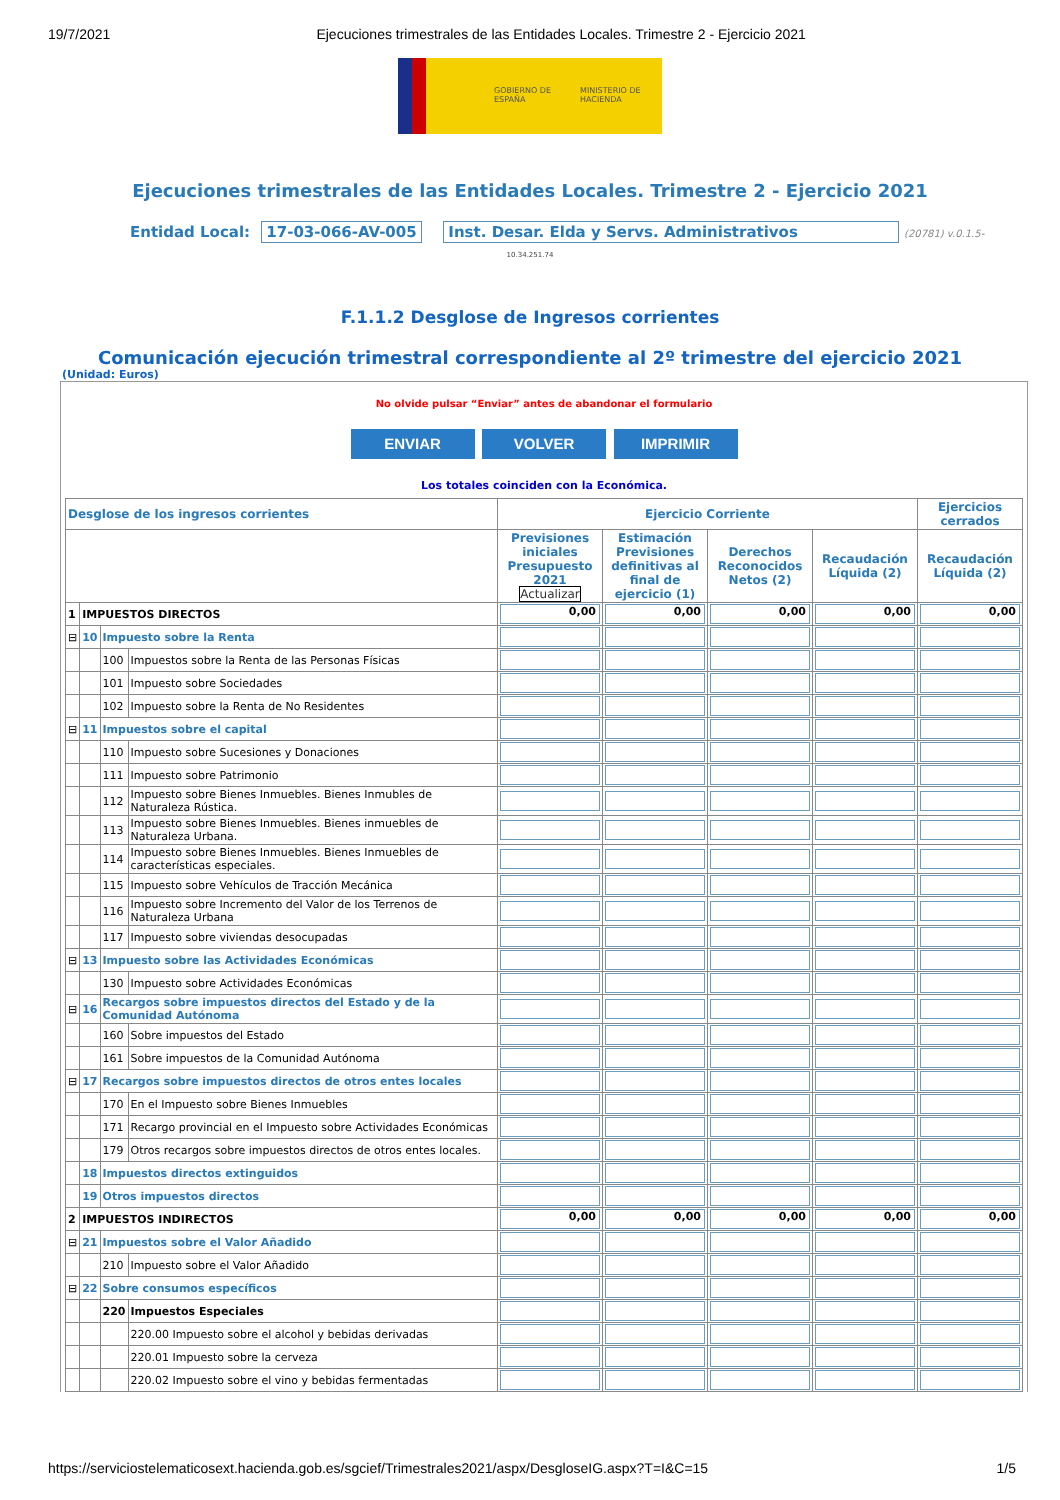19/7/2021 Ejecuciones trimestrales de las Entidades Locales. Trimestre 2 - Ejercicio 2021
GOBIERNO DE ESPAÑA
MINISTERIO DE HACIENDA
Ejecuciones trimestrales de las Entidades Locales. Trimestre 2 - Ejercicio 2021
Entidad Local: 17-03-066-AV-005 Inst. Desar. Elda y Servs. Administrativos (20781) v.0.1.5-
10.34.251.74
F.1.1.2 Desglose de Ingresos corrientes
Comunicación ejecución trimestral correspondiente al 2º trimestre del ejercicio 2021
(Unidad: Euros)
No olvide pulsar “Enviar” antes de abandonar el formulario
ENVIAR VOLVER IMPRIMIR
Los totales coinciden con la Económica.
| Desglose de los ingresos corrientes | | | | Ejercicio Corriente | | | | Ejercicios cerrados |
| --- | --- | --- | --- | --- | --- | --- | --- | --- |
| | | | | Previsiones iniciales Presupuesto 2021 Actualizar | Estimación Previsiones definitivas al final de ejercicio (1) | Derechos Reconocidos Netos (2) | Recaudación Líquida (2) | Recaudación Líquida (2) |
| 1 | IMPUESTOS DIRECTOS | | | 0,00 | 0,00 | 0,00 | 0,00 | 0,00 |
| ⊟ | 10 | Impuesto sobre la Renta | | | | | | |
| | | 100 | Impuestos sobre la Renta de las Personas Físicas | | | | | |
| | | 101 | Impuesto sobre Sociedades | | | | | |
| | | 102 | Impuesto sobre la Renta de No Residentes | | | | | |
| ⊟ | 11 | Impuestos sobre el capital | | | | | | |
| | | 110 | Impuesto sobre Sucesiones y Donaciones | | | | | |
| | | 111 | Impuesto sobre Patrimonio | | | | | |
| | | 112 | Impuesto sobre Bienes Inmuebles. Bienes Inmubles de Naturaleza Rústica. | | | | | |
| | | 113 | Impuesto sobre Bienes Inmuebles. Bienes inmuebles de Naturaleza Urbana. | | | | | |
| | | 114 | Impuesto sobre Bienes Inmuebles. Bienes Inmuebles de características especiales. | | | | | |
| | | 115 | Impuesto sobre Vehículos de Tracción Mecánica | | | | | |
| | | 116 | Impuesto sobre Incremento del Valor de los Terrenos de Naturaleza Urbana | | | | | |
| | | 117 | Impuesto sobre viviendas desocupadas | | | | | |
| ⊟ | 13 | Impuesto sobre las Actividades Económicas | | | | | | |
| | | 130 | Impuesto sobre Actividades Económicas | | | | | |
| ⊟ | 16 | Recargos sobre impuestos directos del Estado y de la Comunidad Autónoma | | | | | | |
| | | 160 | Sobre impuestos del Estado | | | | | |
| | | 161 | Sobre impuestos de la Comunidad Autónoma | | | | | |
| ⊟ | 17 | Recargos sobre impuestos directos de otros entes locales | | | | | | |
| | | 170 | En el Impuesto sobre Bienes Inmuebles | | | | | |
| | | 171 | Recargo provincial en el Impuesto sobre Actividades Económicas | | | | | |
| | | 179 | Otros recargos sobre impuestos directos de otros entes locales. | | | | | |
| | 18 | Impuestos directos extinguidos | | | | | | |
| | 19 | Otros impuestos directos | | | | | | |
| 2 | IMPUESTOS INDIRECTOS | | | 0,00 | 0,00 | 0,00 | 0,00 | 0,00 |
| ⊟ | 21 | Impuestos sobre el Valor Añadido | | | | | | |
| | | 210 | Impuesto sobre el Valor Añadido | | | | | |
| ⊟ | 22 | Sobre consumos específicos | | | | | | |
| | | 220 | Impuestos Especiales | | | | | |
| | | | 220.00 Impuesto sobre el alcohol y bebidas derivadas | | | | | |
| | | | 220.01 Impuesto sobre la cerveza | | | | | |
| | | | 220.02 Impuesto sobre el vino y bebidas fermentadas | | | | | |
https://serviciostelematicosext.hacienda.gob.es/sgcief/Trimestrales2021/aspx/DesgloseIG.aspx?T=I&C=15 1/5